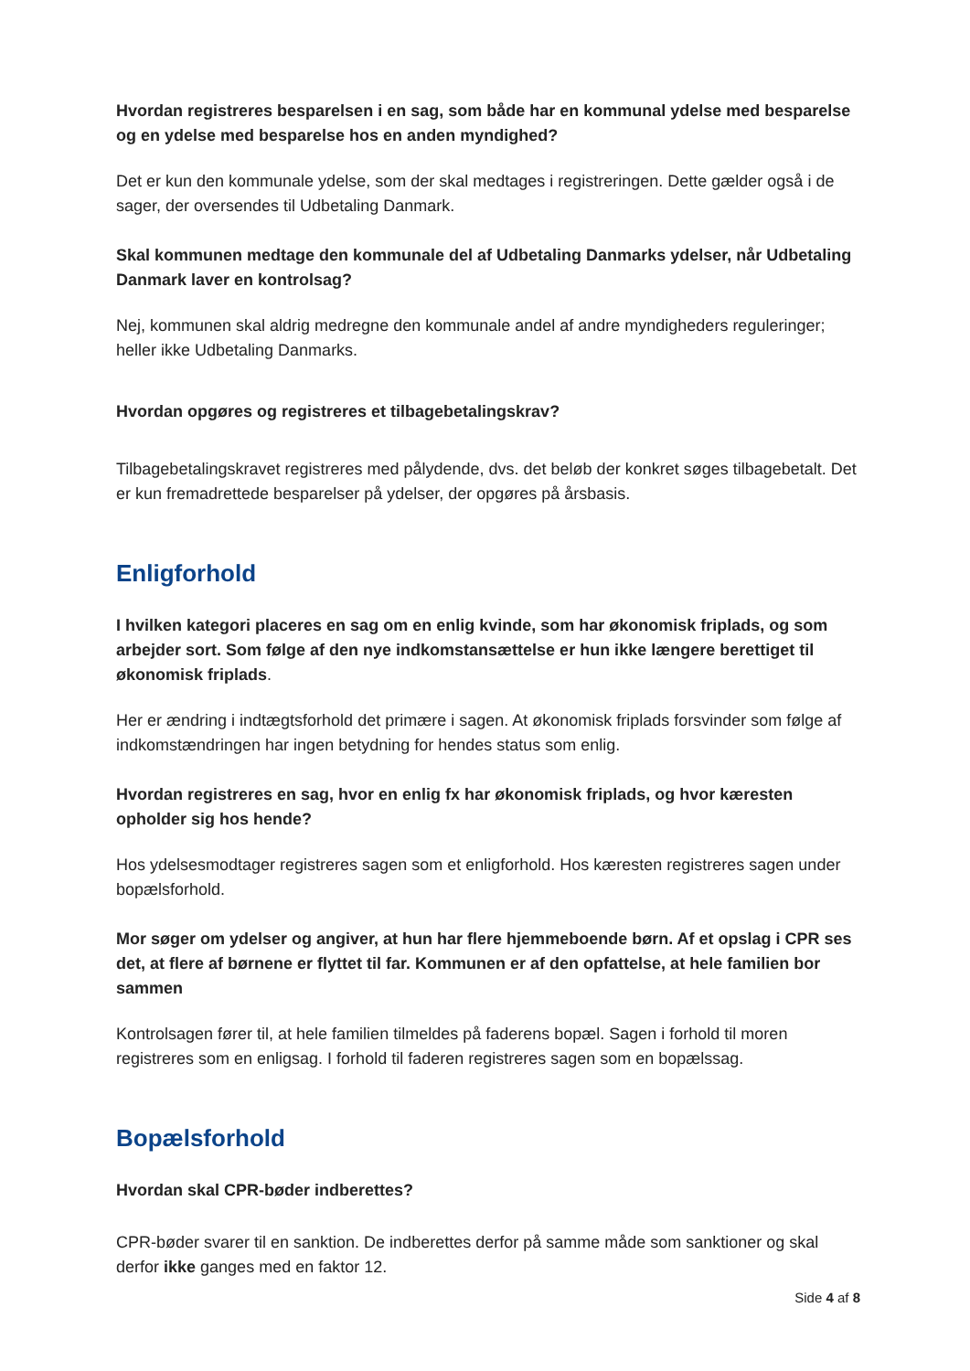Hvordan registreres besparelsen i en sag, som både har en kommunal ydelse med besparelse og en ydelse med besparelse hos en anden myndighed?
Det er kun den kommunale ydelse, som der skal medtages i registreringen. Dette gælder også i de sager, der oversendes til Udbetaling Danmark.
Skal kommunen medtage den kommunale del af Udbetaling Danmarks ydelser, når Udbetaling Danmark laver en kontrolsag?
Nej, kommunen skal aldrig medregne den kommunale andel af andre myndigheders reguleringer; heller ikke Udbetaling Danmarks.
Hvordan opgøres og registreres et tilbagebetalingskrav?
Tilbagebetalingskravet registreres med pålydende, dvs. det beløb der konkret søges tilbagebetalt. Det er kun fremadrettede besparelser på ydelser, der opgøres på årsbasis.
Enligforhold
I hvilken kategori placeres en sag om en enlig kvinde, som har økonomisk friplads, og som arbejder sort. Som følge af den nye indkomstansættelse er hun ikke længere berettiget til økonomisk friplads.
Her er ændring i indtægtsforhold det primære i sagen. At økonomisk friplads forsvinder som følge af indkomstændringen har ingen betydning for hendes status som enlig.
Hvordan registreres en sag, hvor en enlig fx har økonomisk friplads, og hvor kæresten opholder sig hos hende?
Hos ydelsesmodtager registreres sagen som et enligforhold. Hos kæresten registreres sagen under bopælsforhold.
Mor søger om ydelser og angiver, at hun har flere hjemmeboende børn. Af et opslag i CPR ses det, at flere af børnene er flyttet til far. Kommunen er af den opfattelse, at hele familien bor sammen
Kontrolsagen fører til, at hele familien tilmeldes på faderens bopæl. Sagen i forhold til moren registreres som en enligsag. I forhold til faderen registreres sagen som en bopælssag.
Bopælsforhold
Hvordan skal CPR-bøder indberettes?
CPR-bøder svarer til en sanktion. De indberettes derfor på samme måde som sanktioner og skal derfor ikke ganges med en faktor 12.
Side 4 af 8